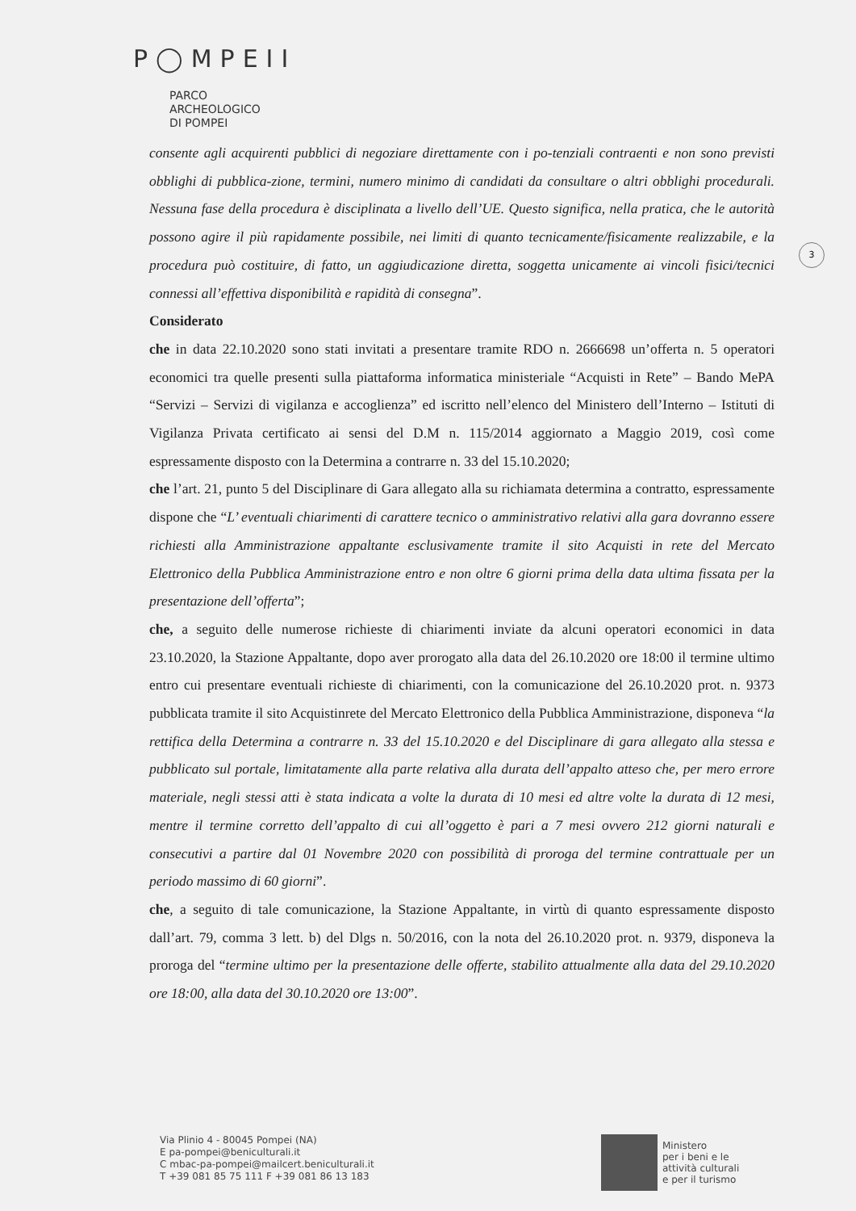P◯MPEII
PARCO
ARCHEOLOGICO
DI POMPEI
3
consente agli acquirenti pubblici di negoziare direttamente con i po-tenziali contraenti e non sono previsti obblighi di pubblica-zione, termini, numero minimo di candidati da consultare o altri obblighi procedurali. Nessuna fase della procedura è disciplinata a livello dell’UE. Questo significa, nella pratica, che le autorità possono agire il più rapidamente possibile, nei limiti di quanto tecnicamente/fisicamente realizzabile, e la procedura può costituire, di fatto, un aggiudicazione diretta, soggetta unicamente ai vincoli fisici/tecnici connessi all’effettiva disponibilità e rapidità di consegna”.
Considerato
che in data 22.10.2020 sono stati invitati a presentare tramite RDO n. 2666698 un’offerta n. 5 operatori economici tra quelle presenti sulla piattaforma informatica ministeriale “Acquisti in Rete” – Bando MePA “Servizi – Servizi di vigilanza e accoglienza” ed iscritto nell’elenco del Ministero dell’Interno – Istituti di Vigilanza Privata certificato ai sensi del D.M n. 115/2014 aggiornato a Maggio 2019, così come espressamente disposto con la Determina a contrarre n. 33 del 15.10.2020;
che l’art. 21, punto 5 del Disciplinare di Gara allegato alla su richiamata determina a contratto, espressamente dispone che “L’ eventuali chiarimenti di carattere tecnico o amministrativo relativi alla gara dovranno essere richiesti alla Amministrazione appaltante esclusivamente tramite il sito Acquisti in rete del Mercato Elettronico della Pubblica Amministrazione entro e non oltre 6 giorni prima della data ultima fissata per la presentazione dell’offerta”;
che, a seguito delle numerose richieste di chiarimenti inviate da alcuni operatori economici in data 23.10.2020, la Stazione Appaltante, dopo aver prorogato alla data del 26.10.2020 ore 18:00 il termine ultimo entro cui presentare eventuali richieste di chiarimenti, con la comunicazione del 26.10.2020 prot. n. 9373 pubblicata tramite il sito Acquistinrete del Mercato Elettronico della Pubblica Amministrazione, disponeva “la rettifica della Determina a contrarre n. 33 del 15.10.2020 e del Disciplinare di gara allegato alla stessa e pubblicato sul portale, limitatamente alla parte relativa alla durata dell’appalto atteso che, per mero errore materiale, negli stessi atti è stata indicata a volte la durata di 10 mesi ed altre volte la durata di 12 mesi, mentre il termine corretto dell’appalto di cui all’oggetto è pari a 7 mesi ovvero 212 giorni naturali e consecutivi a partire dal 01 Novembre 2020 con possibilità di proroga del termine contrattuale per un periodo massimo di 60 giorni”.
che, a seguito di tale comunicazione, la Stazione Appaltante, in virtù di quanto espressamente disposto dall’art. 79, comma 3 lett. b) del Dlgs n. 50/2016, con la nota del 26.10.2020 prot. n. 9379, disponeva la proroga del “termine ultimo per la presentazione delle offerte, stabilito attualmente alla data del 29.10.2020 ore 18:00, alla data del 30.10.2020 ore 13:00”.
Via Plinio 4 - 80045 Pompei (NA)
E pa-pompei@beniculturali.it
C mbac-pa-pompei@mailcert.beniculturali.it
T +39 081 85 75 111 F +39 081 86 13 183
Ministero
per i beni e le
attività culturali
e per il turismo